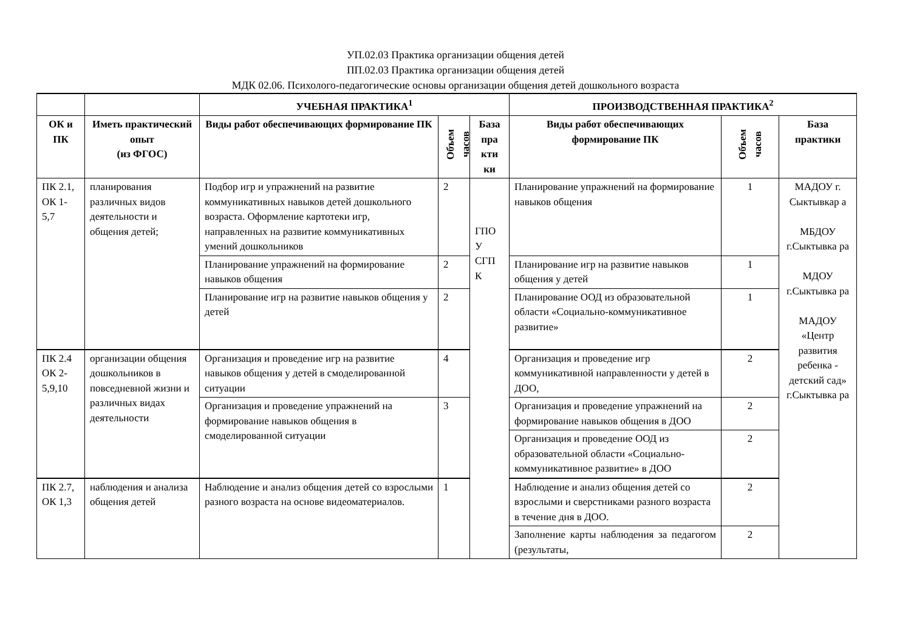УП.02.03 Практика организации общения детей
ПП.02.03 Практика организации общения детей
МДК 02.06. Психолого-педагогические основы организации общения детей дошкольного возраста
| | | УЧЕБНАЯ ПРАКТИКА<sup>1</sup> | | | ПРОИЗВОДСТВЕННАЯ ПРАКТИКА<sup>2</sup> | | |
| --- | --- | --- | --- | --- | --- | --- | --- |
| ОК и ПК | Иметь практический опыт (из ФГОС) | Виды работ обеспечивающих формирование ПК | Объем часов | База пра кти ки | Виды работ обеспечивающих формирование ПК | Объем часов | База практики |
| ПК 2.1, ОК 1-5,7 | планирования различных видов деятельности и общения детей; | Подбор игр и упражнений на развитие коммуникативных навыков детей дошкольного возраста. Оформление картотеки игр, направленных на развитие коммуникативных умений дошкольников | 2 | ГПО У СГП К | Планирование упражнений на формирование навыков общения | 1 | МАДОУ г. Сыктывкар а МБДОУ г.Сыктывка ра МДОУ г.Сыктывка ра МАДОУ «Центр развития ребенка - детский сад» г.Сыктывка ра |
| | | Планирование упражнений на формирование навыков общения | 2 | | Планирование игр на развитие навыков общения у детей | 1 | |
| | | Планирование игр на развитие навыков общения у детей | 2 | | Планирование ООД из образовательной области «Социально-коммуникативное развитие» | 1 | |
| ПК 2.4 ОК 2-5,9,10 | организации общения дошкольников в повседневной жизни и различных видах деятельности | Организация и проведение игр на развитие навыков общения у детей в смоделированной ситуации | 4 | | Организация и проведение игр коммуникативной направленности у детей в ДОО, | 2 | |
| | | Организация и проведение упражнений на формирование навыков общения в смоделированной ситуации | 3 | | Организация и проведение упражнений на формирование навыков общения в ДОО | 2 | |
| | | | | | Организация и проведение ООД из образовательной области «Социально-коммуникативное развитие» в ДОО | 2 | |
| ПК 2.7, ОК 1,3 | наблюдения и анализа общения детей | Наблюдение и анализ общения детей со взрослыми разного возраста на основе видеоматериалов. | 1 | | Наблюдение и анализ общения детей со взрослыми и сверстниками разного возраста в течение дня в ДОО. | 2 | |
| | | | | | Заполнение карты наблюдения за педагогом (результаты, | 2 | |